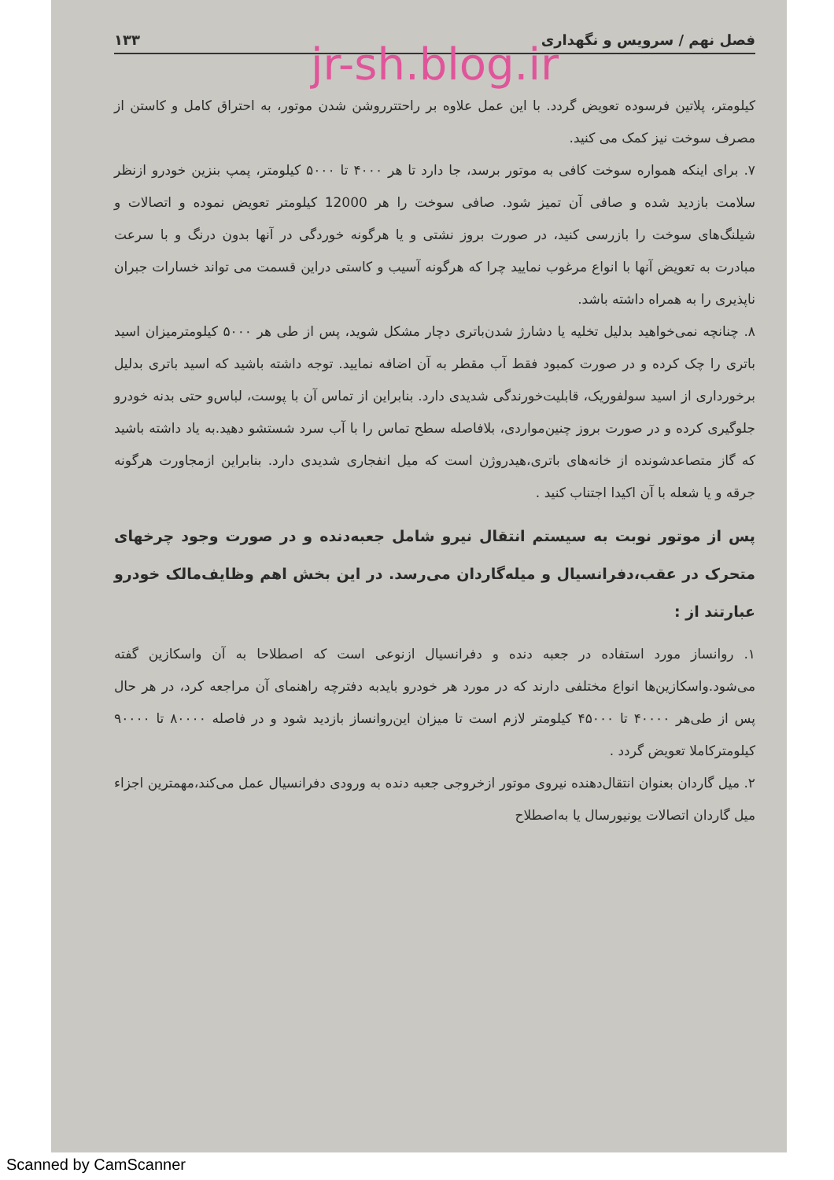فصل نهم / سرویس و نگهداری ۱۳۳
jr-sh.blog.ir
کیلومتر، پلاتین فرسوده تعویض گردد. با این عمل علاوه بر راحتترروشن شدن موتور، به احتراق کامل و کاستن از مصرف سوخت نیز کمک می کنید.
۷. برای اینکه همواره سوخت کافی به موتور برسد، جا دارد تا هر ۴۰۰۰ تا ۵۰۰۰ کیلومتر، پمپ بنزین خودرو ازنظر سلامت بازدید شده و صافی آن تمیز شود. صافی سوخت را هر 12000 کیلومتر تعویض نموده و اتصالات و شیلنگ‌های سوخت را بازرسی کنید، در صورت بروز نشتی و یا هرگونه خوردگی در آنها بدون درنگ و با سرعت مبادرت به تعویض آنها با انواع مرغوب نمایید چرا که هرگونه آسیب و کاستی دراین قسمت می تواند خسارات جبران ناپذیری را به همراه داشته باشد.
۸. چنانچه نمی‌خواهید بدلیل تخلیه یا دشارژ شدن‌باتری دچار مشکل شوید، پس از طی هر ۵۰۰۰ کیلومترمیزان اسید باتری را چک کرده و در صورت کمبود فقط آب مقطر به آن اضافه نمایید. توجه داشته باشید که اسید باتری بدلیل برخورداری از اسید سولفوریک، قابلیت‌خورندگی شدیدی دارد. بنابراین از تماس آن با پوست، لباس‌و حتی بدنه خودرو جلوگیری کرده و در صورت بروز چنین‌مواردی، بلافاصله سطح تماس را با آب سرد شستشو دهید.به یاد داشته باشید که گاز متصاعدشونده از خانه‌های باتری،هیدروژن است که میل انفجاری شدیدی دارد. بنابراین ازمجاورت هرگونه جرقه و یا شعله با آن اکیدا اجتناب کنید .
پس از موتور نوبت به سیستم انتقال نیرو شامل جعبه‌دنده و در صورت وجود چرخهای متحرک در عقب،دفرانسیال و میله‌گاردان می‌رسد. در این بخش اهم وظایف‌مالک خودرو عبارتند از :
۱. روانساز مورد استفاده در جعبه دنده و دفرانسیال ازنوعی است که اصطلاحا به آن واسکازین گفته می‌شود.واسکازین‌ها انواع مختلفی دارند که در مورد هر خودرو بایدبه دفترچه راهنمای آن مراجعه کرد، در هر حال پس از طی‌هر ۴۰۰۰۰ تا ۴۵۰۰۰ کیلومتر لازم است تا میزان این‌روانساز بازدید شود و در فاصله ۸۰۰۰۰ تا ۹۰۰۰۰ کیلومترکاملا تعویض گردد .
۲. میل گاردان بعنوان انتقال‌دهنده نیروی موتور ازخروجی جعبه دنده به ورودی دفرانسیال عمل می‌کند،مهمترین اجزاء میل گاردان اتصالات یونیورسال یا به‌اصطلاح
Scanned by CamScanner